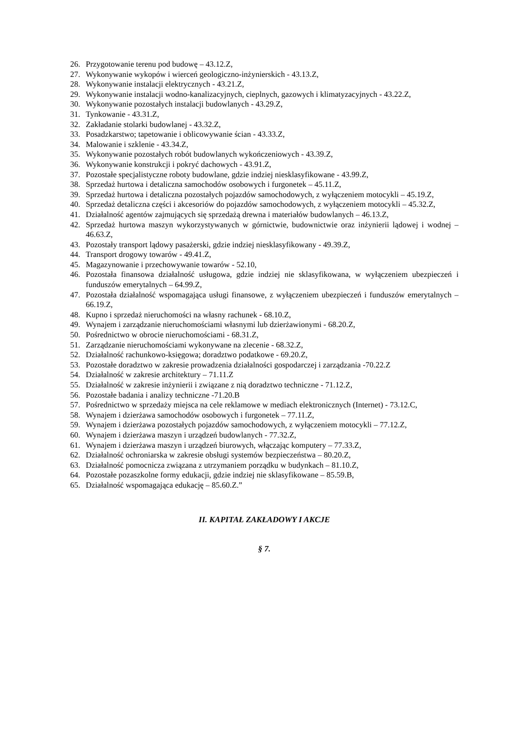26. Przygotowanie terenu pod budowę – 43.12.Z,
27. Wykonywanie wykopów i wierceń geologiczno-inżynierskich - 43.13.Z,
28. Wykonywanie instalacji elektrycznych - 43.21.Z,
29. Wykonywanie instalacji wodno-kanalizacyjnych, cieplnych, gazowych i klimatyzacyjnych - 43.22.Z,
30. Wykonywanie pozostałych instalacji budowlanych - 43.29.Z,
31. Tynkowanie - 43.31.Z,
32. Zakładanie stolarki budowlanej - 43.32.Z,
33. Posadzkarstwo; tapetowanie i oblicowywanie ścian - 43.33.Z,
34. Malowanie i szklenie - 43.34.Z,
35. Wykonywanie pozostałych robót budowlanych wykończeniowych - 43.39.Z,
36. Wykonywanie konstrukcji i pokryć dachowych - 43.91.Z,
37. Pozostałe specjalistyczne roboty budowlane, gdzie indziej niesklasyfikowane - 43.99.Z,
38. Sprzedaż hurtowa i detaliczna samochodów osobowych i furgonetek – 45.11.Z,
39. Sprzedaż hurtowa i detaliczna pozostałych pojazdów samochodowych, z wyłączeniem motocykli – 45.19.Z,
40. Sprzedaż detaliczna części i akcesoriów do pojazdów samochodowych, z wyłączeniem motocykli – 45.32.Z,
41. Działalność agentów zajmujących się sprzedażą drewna i materiałów budowlanych – 46.13.Z,
42. Sprzedaż hurtowa maszyn wykorzystywanych w górnictwie, budownictwie oraz inżynierii lądowej i wodnej – 46.63.Z,
43. Pozostały transport lądowy pasażerski, gdzie indziej niesklasyfikowany - 49.39.Z,
44. Transport drogowy towarów - 49.41.Z,
45. Magazynowanie i przechowywanie towarów - 52.10,
46. Pozostała finansowa działalność usługowa, gdzie indziej nie sklasyfikowana, w wyłączeniem ubezpieczeń i funduszów emerytalnych – 64.99.Z,
47. Pozostała działalność wspomagająca usługi finansowe, z wyłączeniem ubezpieczeń i funduszów emerytalnych – 66.19.Z,
48. Kupno i sprzedaż nieruchomości na własny rachunek - 68.10.Z,
49. Wynajem i zarządzanie nieruchomościami własnymi lub dzierżawionymi - 68.20.Z,
50. Pośrednictwo w obrocie nieruchomościami - 68.31.Z,
51. Zarządzanie nieruchomościami wykonywane na zlecenie - 68.32.Z,
52. Działalność rachunkowo-księgowa; doradztwo podatkowe - 69.20.Z,
53. Pozostałe doradztwo w zakresie prowadzenia działalności gospodarczej i zarządzania -70.22.Z
54. Działalność w zakresie architektury – 71.11.Z
55. Działalność w zakresie inżynierii i związane z nią doradztwo techniczne - 71.12.Z,
56. Pozostałe badania i analizy techniczne -71.20.B
57. Pośrednictwo w sprzedaży miejsca na cele reklamowe w mediach elektronicznych (Internet) - 73.12.C,
58. Wynajem i dzierżawa samochodów osobowych i furgonetek – 77.11.Z,
59. Wynajem i dzierżawa pozostałych pojazdów samochodowych, z wyłączeniem motocykli – 77.12.Z,
60. Wynajem i dzierżawa maszyn i urządzeń budowlanych - 77.32.Z,
61. Wynajem i dzierżawa maszyn i urządzeń biurowych, włączając komputery – 77.33.Z,
62. Działalność ochroniarska w zakresie obsługi systemów bezpieczeństwa – 80.20.Z,
63. Działalność pomocnicza związana z utrzymaniem porządku w budynkach – 81.10.Z,
64. Pozostałe pozaszkolne formy edukacji, gdzie indziej nie sklasyfikowane – 85.59.B,
65. Działalność wspomagająca edukację – 85.60.Z.”
II. KAPITAŁ ZAKŁADOWY I AKCJE
§ 7.